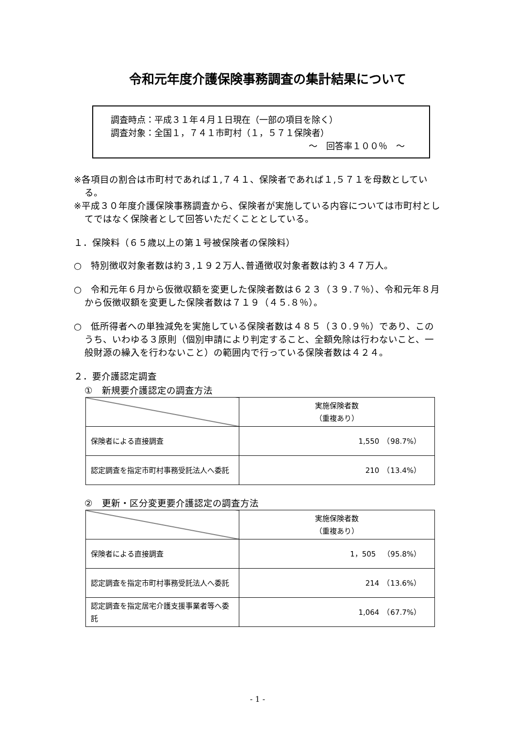令和元年度介護保険事務調査の集計結果について
調査時点：平成３１年４月１日現在（一部の項目を除く）
調査対象：全国１，７４１市町村（１，５７１保険者）
～　回答率１００％　～
※各項目の割合は市町村であれば１,７４１、保険者であれば１,５７１を母数としている。
※平成３０年度介護保険事務調査から、保険者が実施している内容については市町村としてではなく保険者として回答いただくこととしている。
１．保険料（６５歳以上の第１号被保険者の保険料）
○　特別徴収対象者数は約３,１９２万人､普通徴収対象者数は約３４７万人。
○　令和元年６月から仮徴収額を変更した保険者数は６２３（３９.７％）、令和元年８月から仮徴収額を変更した保険者数は７１９（４５.８％）。
○　低所得者への単独減免を実施している保険者数は４８５（３０.９％）であり、このうち、いわゆる３原則（個別申請により判定すること、全額免除は行わないこと、一般財源の繰入を行わないこと）の範囲内で行っている保険者数は４２４。
２．要介護認定調査
①　新規要介護認定の調査方法
| | 実施保険者数 （重複あり） |
| 保険者による直接調査 | 1,550 （98.7%） |
| 認定調査を指定市町村事務受託法人へ委託 | 210 （13.4%） |
②　更新・区分変更要介護認定の調査方法
| | 実施保険者数 （重複あり） |
| 保険者による直接調査 | 1，505 （95.8%） |
| 認定調査を指定市町村事務受託法人へ委託 | 214 （13.6%） |
| 認定調査を指定居宅介護支援事業者等へ委託 | 1,064 （67.7%） |
- 1 -